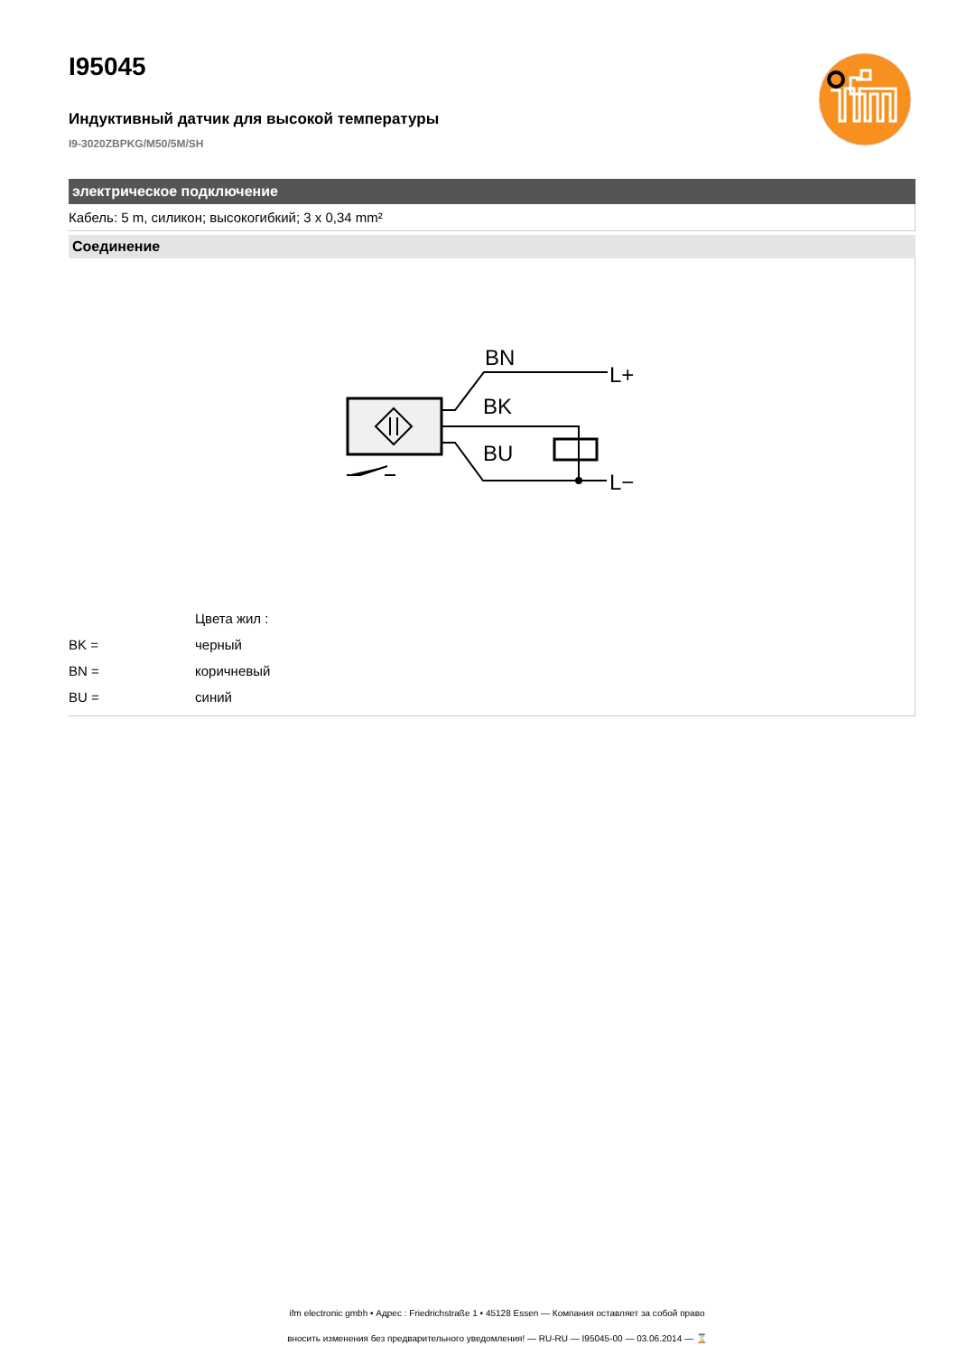I95045
Индуктивный датчик для высокой температуры
I9-3020ZBPKG/M50/5M/SH
электрическое подключение
Кабель: 5 m, силикон; высокогибкий; 3 x 0,34 mm²
Соединение
BN
BK
BU
L+
L−
| | Цвета жил : |
| BK = | черный |
| BN = | коричневый |
| BU = | синий |
ifm electronic gmbh • Адрес : Friedrichstraße 1 • 45128 Essen — Компания оставляет за собой право
вносить изменения без предварительного уведомления! — RU-RU — I95045-00 — 03.06.2014 — ⌛